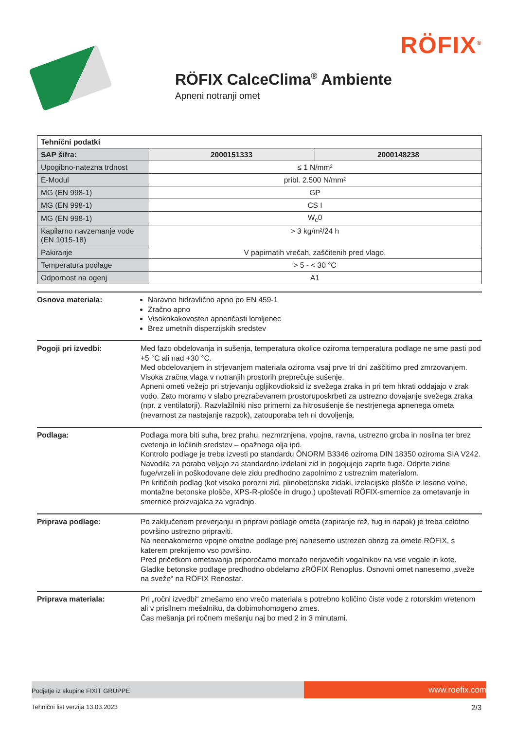RÖFIX<sup>®</sup>
RÖFIX CalceClima<sup>®</sup> Ambiente
Apneni notranji omet
| Tehnični podatki | | |
| SAP šifra: | 2000151333 | 2000148238 |
| Upogibno-natezna trdnost | ≤ 1 N/mm² | |
| E-Modul | pribl. 2.500 N/mm² | |
| MG (EN 998-1) | GP | |
| MG (EN 998-1) | CS I | |
| MG (EN 998-1) | W<sub>c</sub>0 | |
| Kapilarno navzemanje vode (EN 1015-18) | > 3 kg/m²/24 h | |
| Pakiranje | V papirnatih vrečah, zaščitenih pred vlago. | |
| Temperatura podlage | > 5 - < 30 °C | |
| Odpornost na ogenj | A1 | |
Osnova materiala: Naravno hidravlično apno po EN 459-1
Zračno apno
Visokokakovosten apnenčasti lomljenec
Brez umetnih disperzijskih sredstev
Pogoji pri izvedbi: Med fazo obdelovanja in sušenja, temperatura okolice oziroma temperatura podlage ne sme pasti pod +5 °C ali nad +30 °C.
Med obdelovanjem in strjevanjem materiala oziroma vsaj prve tri dni zaščitimo pred zmrzovanjem. Visoka zračna vlaga v notranjih prostorih preprečuje sušenje.
Apneni ometi vežejo pri strjevanju ogljikovdioksid iz svežega zraka in pri tem hkrati oddajajo v zrak vodo. Zato moramo v slabo prezračevanem prostoruposkrbeti za ustrezno dovajanje svežega zraka (npr. z ventilatorji). Razvlažilniki niso primerni za hitrosušenje še nestrjenega apnenega ometa (nevarnost za nastajanje razpok), zatouporaba teh ni dovoljenja.
Podlaga: Podlaga mora biti suha, brez prahu, nezmrznjena, vpojna, ravna, ustrezno groba in nosilna ter brez cvetenja in ločilnih sredstev – opažnega olja ipd.
Kontrolo podlage je treba izvesti po standardu ÖNORM B3346 oziroma DIN 18350 oziroma SIA V242.
Navodila za porabo veljajo za standardno izdelani zid in pogojujejo zaprte fuge. Odprte zidne fuge/vrzeli in poškodovane dele zidu predhodno zapolnimo z ustreznim materialom.
Pri kritičnih podlag (kot visoko porozni zid, plinobetonske zidaki, izolacijske plošče iz lesene volne, montažne betonske plošče, XPS-R-plošče in drugo.) upoštevati RÖFIX-smernice za ometavanje in smernice proizvajalca za vgradnjo.
Priprava podlage: Po zaključenem preverjanju in pripravi podlage ometa (zapiranje rež, fug in napak) je treba celotno površino ustrezno pripraviti.
Na neenakomerno vpojne ometne podlage prej nanesemo ustrezen obrizg za omete RÖFIX, s katerem prekrijemo vso površino.
Pred pričetkom ometavanja priporočamo montažo nerjavečih vogalnikov na vse vogale in kote.
Gladke betonske podlage predhodno obdelamo zRÖFIX Renoplus. Osnovni omet nanesemo „sveže na sveže“ na RÖFIX Renostar.
Priprava materiala: Pri „ročni izvedbi“ zmešamo eno vrečo materiala s potrebno količino čiste vode z rotorskim vretenom ali v prisilnem mešalniku, da dobimohomogeno zmes.
Čas mešanja pri ročnem mešanju naj bo med 2 in 3 minutami.
Podjetje iz skupine FIXIT GRUPPE
www.roefix.com
Tehnični list verzija 13.03.2023 2/3